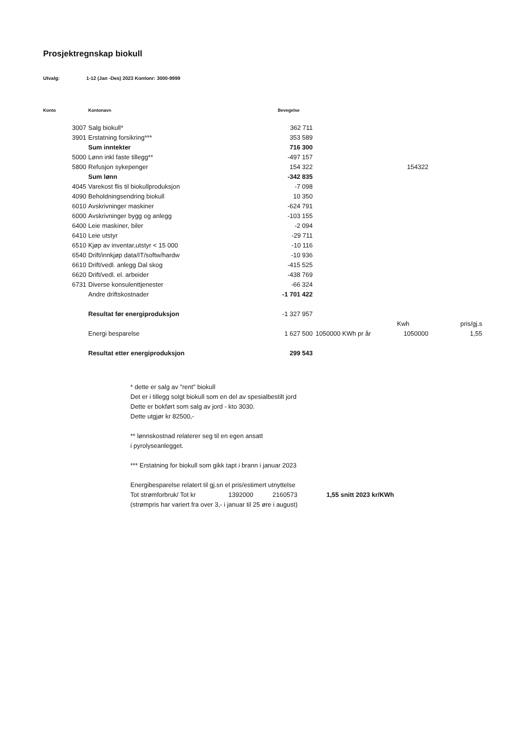Prosjektregnskap biokull
Utvalg: 1-12 (Jan -Des) 2023 Kontonr: 3000-9999
| Konto | Kontonavn | Bevegelse | | | |
| --- | --- | --- | --- | --- | --- |
| 3007 | Salg biokull* | 362 711 | | | |
| 3901 | Erstatning forsikring*** | 353 589 | | | |
| | Sum inntekter | 716 300 | | | |
| 5000 | Lønn inkl faste tillegg** | -497 157 | | | |
| 5800 | Refusjon sykepenger | 154 322 | | 154322 | |
| | Sum lønn | -342 835 | | | |
| 4045 | Varekost flis til biokullproduksjon | -7 098 | | | |
| 4090 | Beholdningsendring biokull | 10 350 | | | |
| 6010 | Avskrivninger maskiner | -624 791 | | | |
| 6000 | Avskrivninger bygg og anlegg | -103 155 | | | |
| 6400 | Leie maskiner, biler | -2 094 | | | |
| 6410 | Leie utstyr | -29 711 | | | |
| 6510 | Kjøp av inventar,utstyr < 15 000 | -10 116 | | | |
| 6540 | Drift/innkjøp data/IT/softw/hardw | -10 936 | | | |
| 6610 | Drift/vedl. anlegg Dal skog | -415 525 | | | |
| 6620 | Drift/vedl. el. arbeider | -438 769 | | | |
| 6731 | Diverse konsulenttjenester | -66 324 | | | |
| | Andre driftskostnader | -1 701 422 | | | |
| | Resultat før energiproduksjon | -1 327 957 | | | |
| | | | | Kwh | pris/gj.s |
| | Energi besparelse | 1 627 500 | 1050000 KWh pr år | 1050000 | 1,55 |
| | Resultat etter energiproduksjon | 299 543 | | | |
* dette er salg av "rent" biokull
Det er i tillegg solgt biokull som en del av spesialbestilt jord
Dette er bokført som salg av jord - kto 3030.
Dette utgjør kr 82500,-
** lønnskostnad relaterer seg til en egen ansatt
i pyrolyseanlegget.
*** Erstatning for biokull som gikk tapt i brann i januar 2023
Energibesparelse relatert til gj.sn el pris/estimert utnyttelse
Tot strømforbruk/ Tot kr 1392000 2160573 1,55 snitt 2023 kr/KWh
(strømpris har variert fra over 3,- i januar til 25 øre i august)